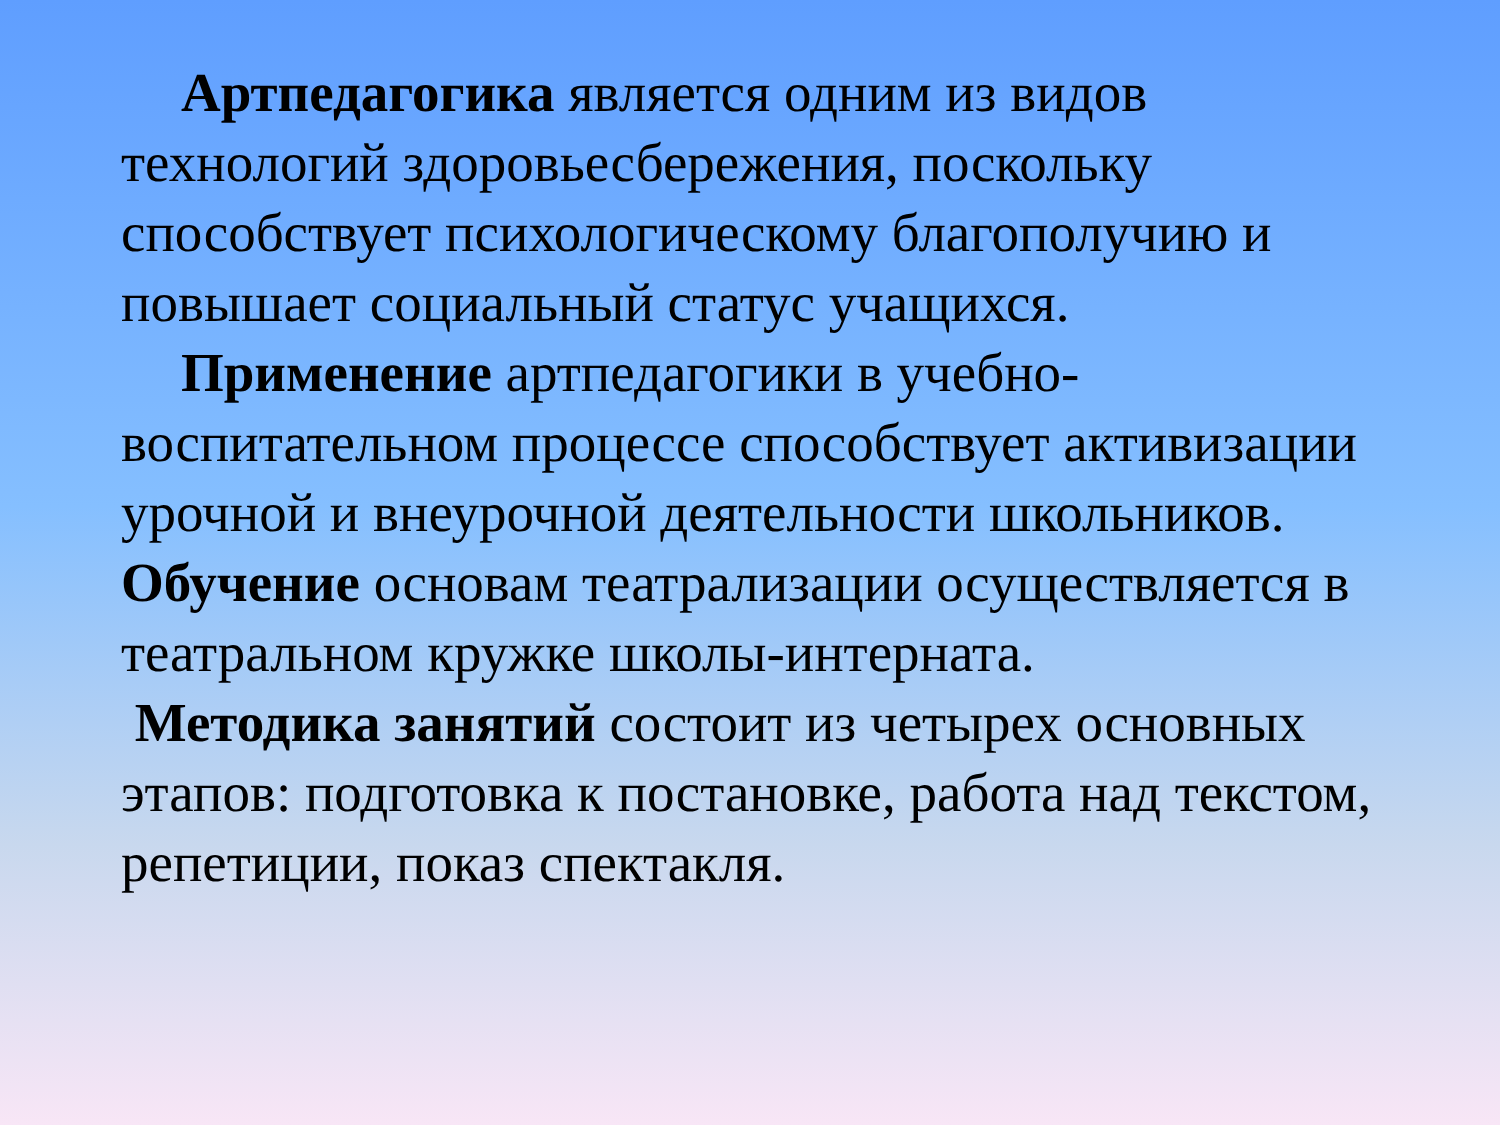Артпедагогика является одним из видов технологий здоровьесбережения, поскольку способствует психологическому благополучию и повышает социальный статус учащихся.
Применение артпедагогики в учебно-воспитательном процессе способствует активизации урочной и внеурочной деятельности школьников. Обучение основам театрализации осуществляется в театральном кружке школы-интерната.
Методика занятий состоит из четырех основных этапов: подготовка к постановке, работа над текстом, репетиции, показ спектакля.